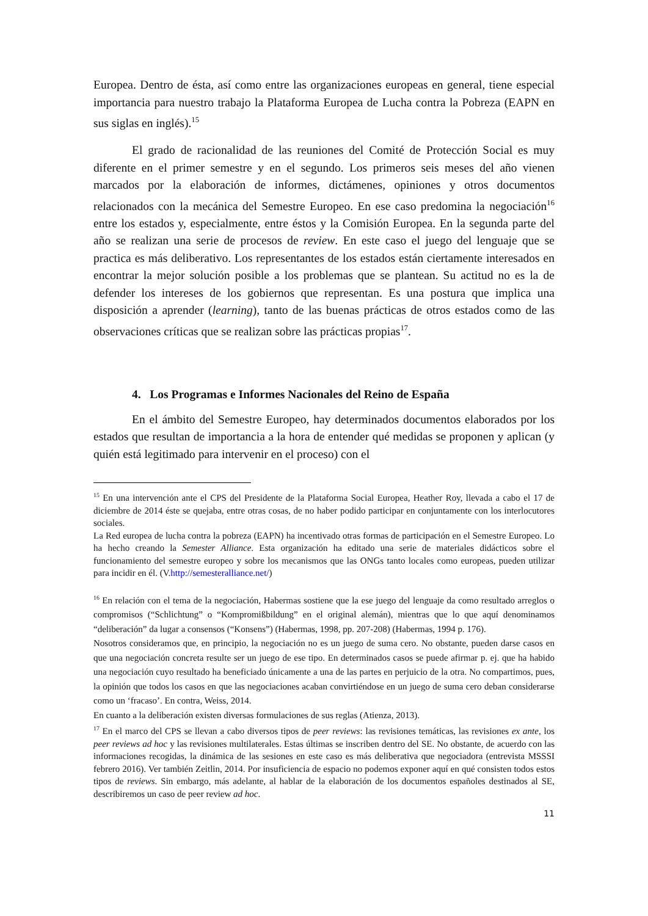Europea. Dentro de ésta, así como entre las organizaciones europeas en general, tiene especial importancia para nuestro trabajo la Plataforma Europea de Lucha contra la Pobreza (EAPN en sus siglas en inglés).<sup>15</sup>
El grado de racionalidad de las reuniones del Comité de Protección Social es muy diferente en el primer semestre y en el segundo. Los primeros seis meses del año vienen marcados por la elaboración de informes, dictámenes, opiniones y otros documentos relacionados con la mecánica del Semestre Europeo. En ese caso predomina la negociación<sup>16</sup> entre los estados y, especialmente, entre éstos y la Comisión Europea. En la segunda parte del año se realizan una serie de procesos de review. En este caso el juego del lenguaje que se practica es más deliberativo. Los representantes de los estados están ciertamente interesados en encontrar la mejor solución posible a los problemas que se plantean. Su actitud no es la de defender los intereses de los gobiernos que representan. Es una postura que implica una disposición a aprender (learning), tanto de las buenas prácticas de otros estados como de las observaciones críticas que se realizan sobre las prácticas propias<sup>17</sup>.
4. Los Programas e Informes Nacionales del Reino de España
En el ámbito del Semestre Europeo, hay determinados documentos elaborados por los estados que resultan de importancia a la hora de entender qué medidas se proponen y aplican (y quién está legitimado para intervenir en el proceso) con el
<sup>15</sup> En una intervención ante el CPS del Presidente de la Plataforma Social Europea, Heather Roy, llevada a cabo el 17 de diciembre de 2014 éste se quejaba, entre otras cosas, de no haber podido participar en conjuntamente con los interlocutores sociales.
La Red europea de lucha contra la pobreza (EAPN) ha incentivado otras formas de participación en el Semestre Europeo. Lo ha hecho creando la Semester Alliance. Esta organización ha editado una serie de materiales didácticos sobre el funcionamiento del semestre europeo y sobre los mecanismos que las ONGs tanto locales como europeas, pueden utilizar para incidir en él. (V.http://semesteralliance.net/)
<sup>16</sup> En relación con el tema de la negociación, Habermas sostiene que la ese juego del lenguaje da como resultado arreglos o compromisos (“Schlichtung” o “Kompromißbildung” en el original alemán), mientras que lo que aquí denominamos “deliberación” da lugar a consensos (“Konsens”) (Habermas, 1998, pp. 207-208) (Habermas, 1994 p. 176).
Nosotros consideramos que, en principio, la negociación no es un juego de suma cero. No obstante, pueden darse casos en que una negociación concreta resulte ser un juego de ese tipo. En determinados casos se puede afirmar p. ej. que ha habido una negociación cuyo resultado ha beneficiado únicamente a una de las partes en perjuicio de la otra. No compartimos, pues, la opinión que todos los casos en que las negociaciones acaban convirtiéndose en un juego de suma cero deban considerarse como un ‘fracaso’. En contra, Weiss, 2014.
En cuanto a la deliberación existen diversas formulaciones de sus reglas (Atienza, 2013).
<sup>17</sup> En el marco del CPS se llevan a cabo diversos tipos de peer reviews: las revisiones temáticas, las revisiones ex ante, los peer reviews ad hoc y las revisiones multilaterales. Estas últimas se inscriben dentro del SE. No obstante, de acuerdo con las informaciones recogidas, la dinámica de las sesiones en este caso es más deliberativa que negociadora (entrevista MSSSI febrero 2016). Ver también Zeitlin, 2014. Por insuficiencia de espacio no podemos exponer aquí en qué consisten todos estos tipos de reviews. Sin embargo, más adelante, al hablar de la elaboración de los documentos españoles destinados al SE, describiremos un caso de peer review ad hoc.
11